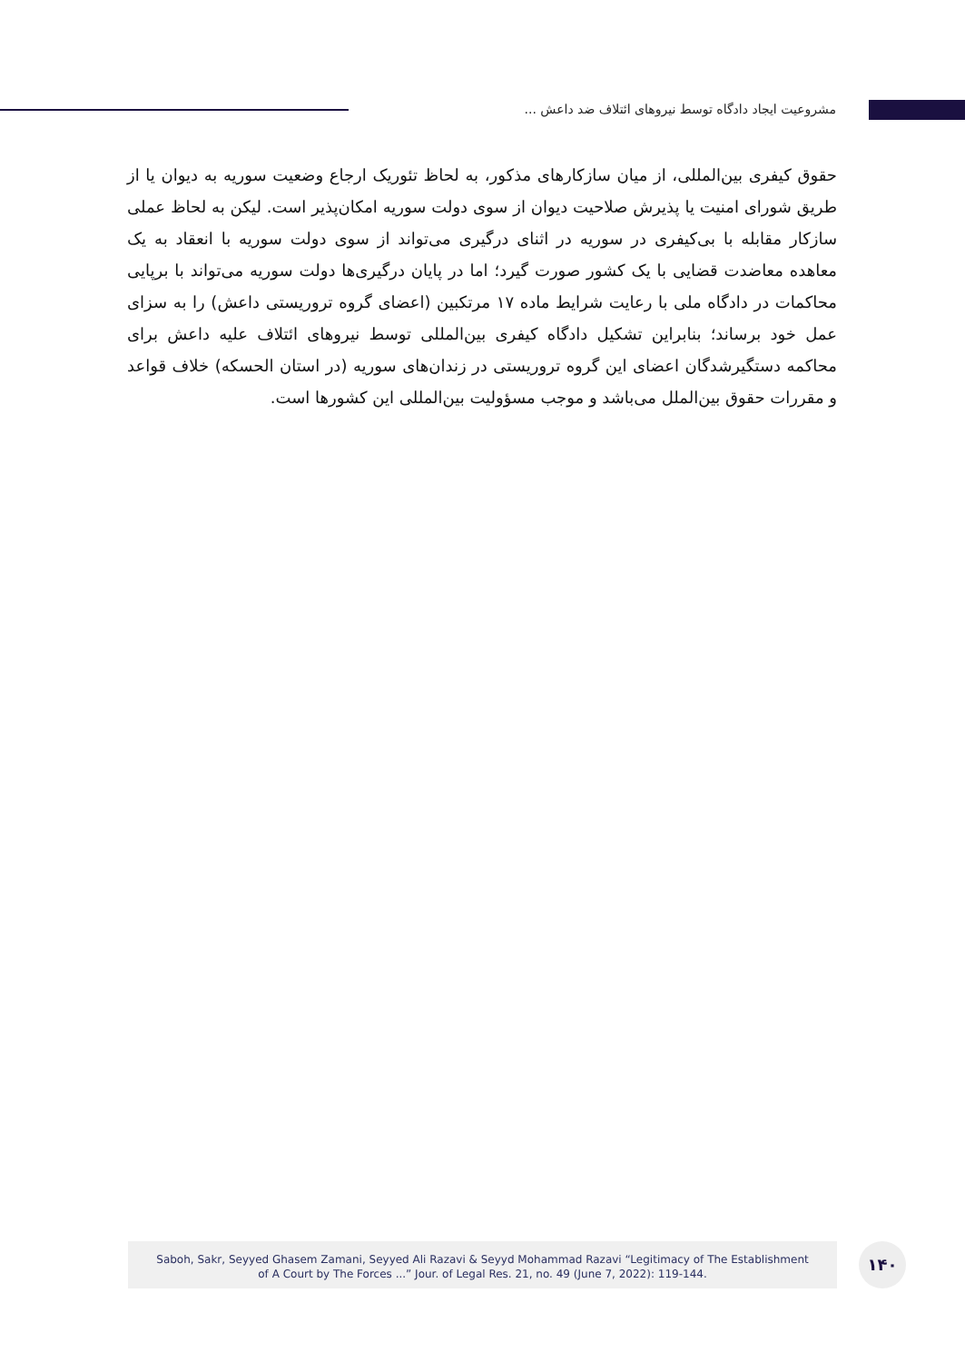مشروعیت ایجاد دادگاه توسط نیروهای ائتلاف ضد داعش ...
حقوق کیفری بین‌المللی، از میان سازکارهای مذکور، به لحاظ تئوریک ارجاع وضعیت سوریه به دیوان یا از طریق شورای امنیت یا پذیرش صلاحیت دیوان از سوی دولت سوریه امکان‌پذیر است. لیکن به لحاظ عملی سازکار مقابله با بی‌کیفری در سوریه در اثنای درگیری می‌تواند از سوی دولت سوریه با انعقاد به یک معاهده معاضدت قضایی با یک کشور صورت گیرد؛ اما در پایان درگیری‌ها دولت سوریه می‌تواند با برپایی محاکمات در دادگاه ملی با رعایت شرایط ماده ۱۷ مرتکبین (اعضای گروه تروریستی داعش) را به سزای عمل خود برساند؛ بنابراین تشکیل دادگاه کیفری بین‌المللی توسط نیروهای ائتلاف علیه داعش برای محاکمه دستگیرشدگان اعضای این گروه تروریستی در زندان‌های سوریه (در استان الحسکه) خلاف قواعد و مقررات حقوق بین‌الملل می‌باشد و موجب مسؤولیت بین‌المللی این کشورها است.
Saboh, Sakr, Seyyed Ghasem Zamani, Seyyed Ali Razavi & Seyyd Mohammad Razavi “Legitimacy of The Establishment
of A Court by The Forces ...” Jour. of Legal Res. 21, no. 49 (June 7, 2022): 119-144.
۱۴۰